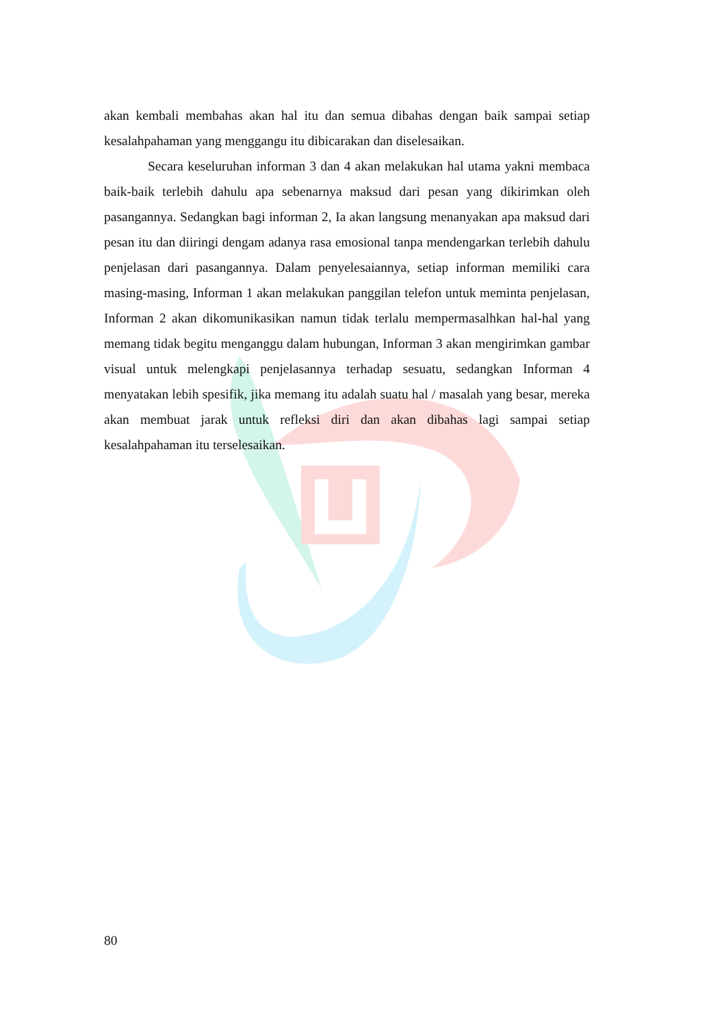akan kembali membahas akan hal itu dan semua dibahas dengan baik sampai setiap kesalahpahaman yang menggangu itu dibicarakan dan diselesaikan.
Secara keseluruhan informan 3 dan 4 akan melakukan hal utama yakni membaca baik-baik terlebih dahulu apa sebenarnya maksud dari pesan yang dikirimkan oleh pasangannya. Sedangkan bagi informan 2, Ia akan langsung menanyakan apa maksud dari pesan itu dan diiringi dengam adanya rasa emosional tanpa mendengarkan terlebih dahulu penjelasan dari pasangannya. Dalam penyelesaiannya, setiap informan memiliki cara masing-masing, Informan 1 akan melakukan panggilan telefon untuk meminta penjelasan, Informan 2 akan dikomunikasikan namun tidak terlalu mempermasalhkan hal-hal yang memang tidak begitu menganggu dalam hubungan, Informan 3 akan mengirimkan gambar visual untuk melengkapi penjelasannya terhadap sesuatu, sedangkan Informan 4 menyatakan lebih spesifik, jika memang itu adalah suatu hal / masalah yang besar, mereka akan membuat jarak untuk refleksi diri dan akan dibahas lagi sampai setiap kesalahpahaman itu terselesaikan.
80